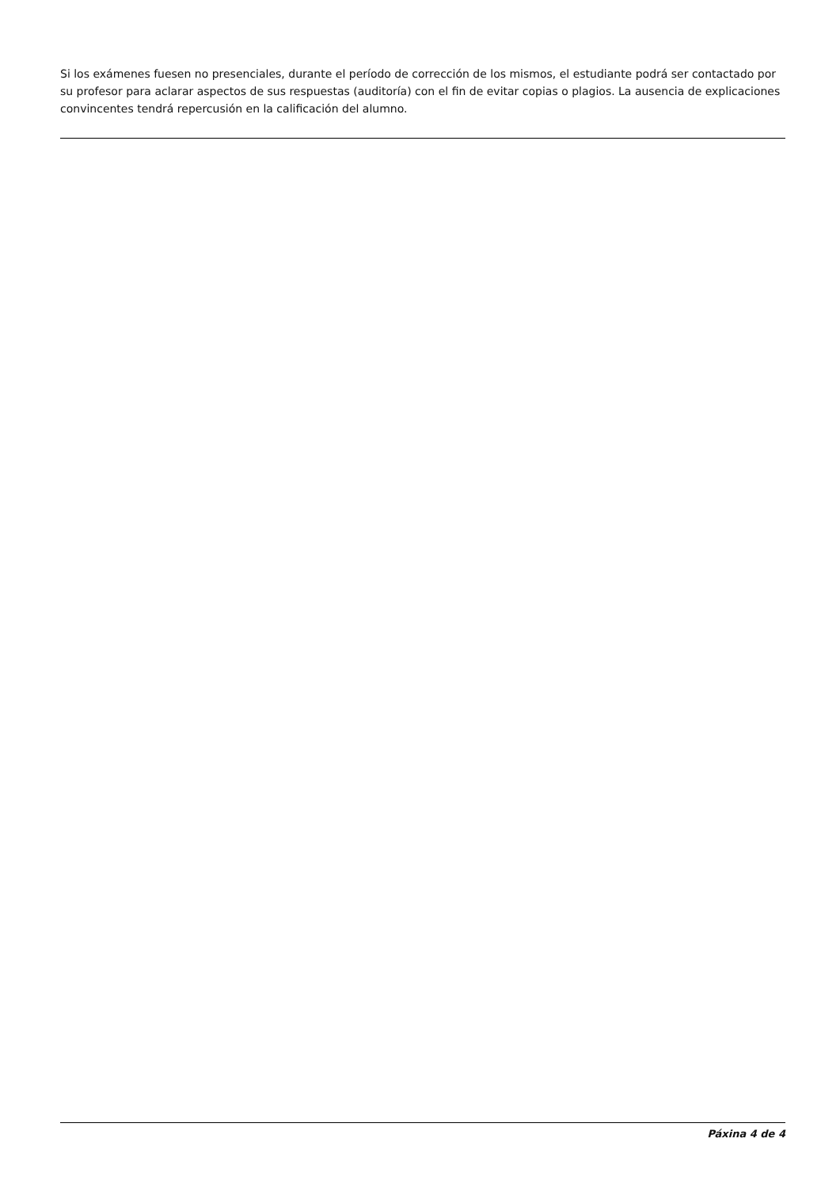Si los exámenes fuesen no presenciales, durante el período de corrección de los mismos, el estudiante podrá ser contactado por su profesor para aclarar aspectos de sus respuestas (auditoría) con el fin de evitar copias o plagios. La ausencia de explicaciones convincentes tendrá repercusión en la calificación del alumno.
Páxina 4 de 4